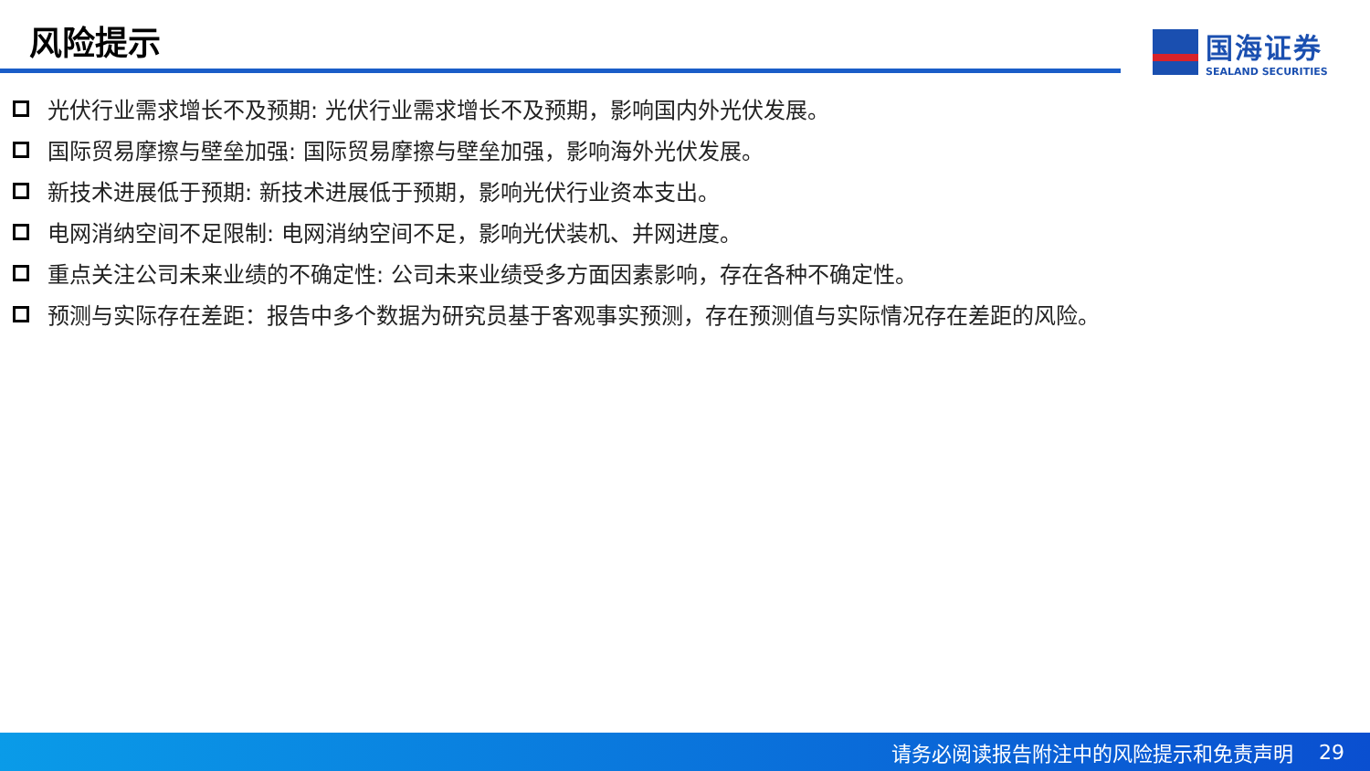风险提示
国海证券
SEALAND SECURITIES
光伏行业需求增长不及预期: 光伏行业需求增长不及预期，影响国内外光伏发展。
国际贸易摩擦与壁垒加强: 国际贸易摩擦与壁垒加强，影响海外光伏发展。
新技术进展低于预期: 新技术进展低于预期，影响光伏行业资本支出。
电网消纳空间不足限制: 电网消纳空间不足，影响光伏装机、并网进度。
重点关注公司未来业绩的不确定性: 公司未来业绩受多方面因素影响，存在各种不确定性。
预测与实际存在差距：报告中多个数据为研究员基于客观事实预测，存在预测值与实际情况存在差距的风险。
请务必阅读报告附注中的风险提示和免责声明 29